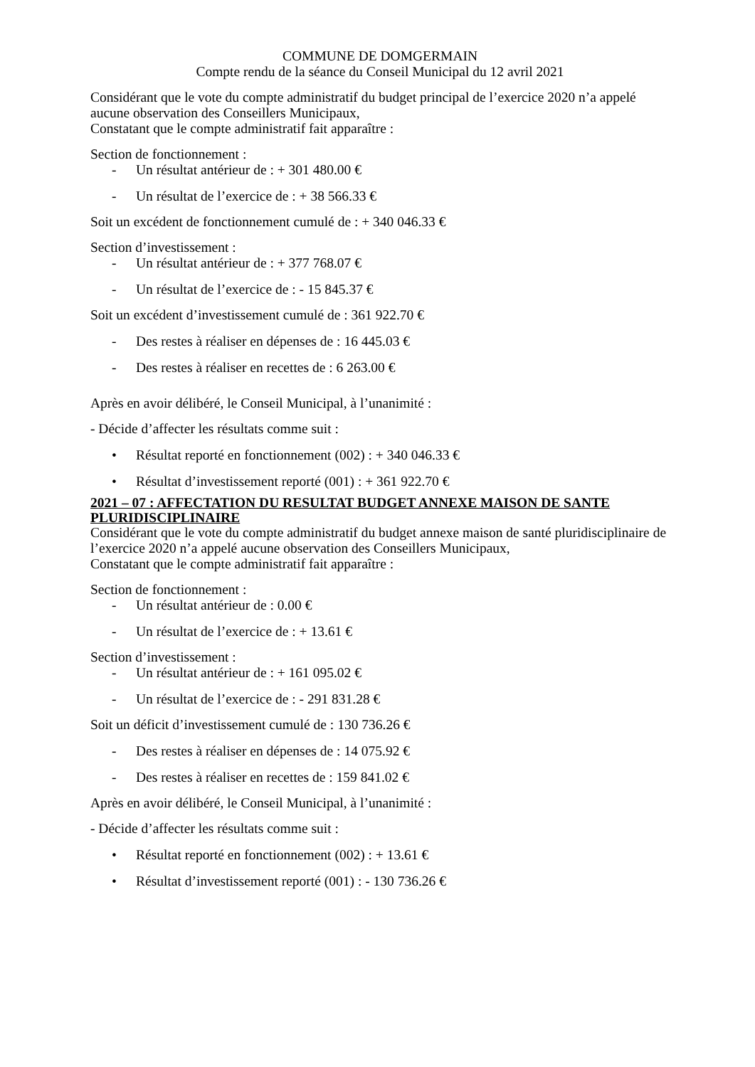COMMUNE DE DOMGERMAIN
Compte rendu de la séance du Conseil Municipal du 12 avril 2021
Considérant que le vote du compte administratif du budget principal de l’exercice 2020 n’a appelé aucune observation des Conseillers Municipaux,
Constatant que le compte administratif fait apparaître :
Section de fonctionnement :
- Un résultat antérieur de : + 301 480.00 €
- Un résultat de l’exercice de : + 38 566.33 €
Soit un excédent de fonctionnement cumulé de : + 340 046.33 €
Section d’investissement :
- Un résultat antérieur de : + 377 768.07 €
- Un résultat de l’exercice de : - 15 845.37 €
Soit un excédent d’investissement cumulé de : 361 922.70 €
- Des restes à réaliser en dépenses de : 16 445.03 €
- Des restes à réaliser en recettes de : 6 263.00 €
Après en avoir délibéré, le Conseil Municipal, à l’unanimité :
- Décide d’affecter les résultats comme suit :
• Résultat reporté en fonctionnement (002) : + 340 046.33 €
• Résultat d’investissement reporté (001) : + 361 922.70 €
2021 – 07 : AFFECTATION DU RESULTAT BUDGET ANNEXE MAISON DE SANTE PLURIDISCIPLINAIRE
Considérant que le vote du compte administratif du budget annexe maison de santé pluridisciplinaire de l’exercice 2020 n’a appelé aucune observation des Conseillers Municipaux,
Constatant que le compte administratif fait apparaître :
Section de fonctionnement :
- Un résultat antérieur de : 0.00 €
- Un résultat de l’exercice de : + 13.61 €
Section d’investissement :
- Un résultat antérieur de : + 161 095.02 €
- Un résultat de l’exercice de : - 291 831.28 €
Soit un déficit d’investissement cumulé de : 130 736.26 €
- Des restes à réaliser en dépenses de : 14 075.92 €
- Des restes à réaliser en recettes de : 159 841.02 €
Après en avoir délibéré, le Conseil Municipal, à l’unanimité :
- Décide d’affecter les résultats comme suit :
• Résultat reporté en fonctionnement (002) : + 13.61 €
• Résultat d’investissement reporté (001) : - 130 736.26 €